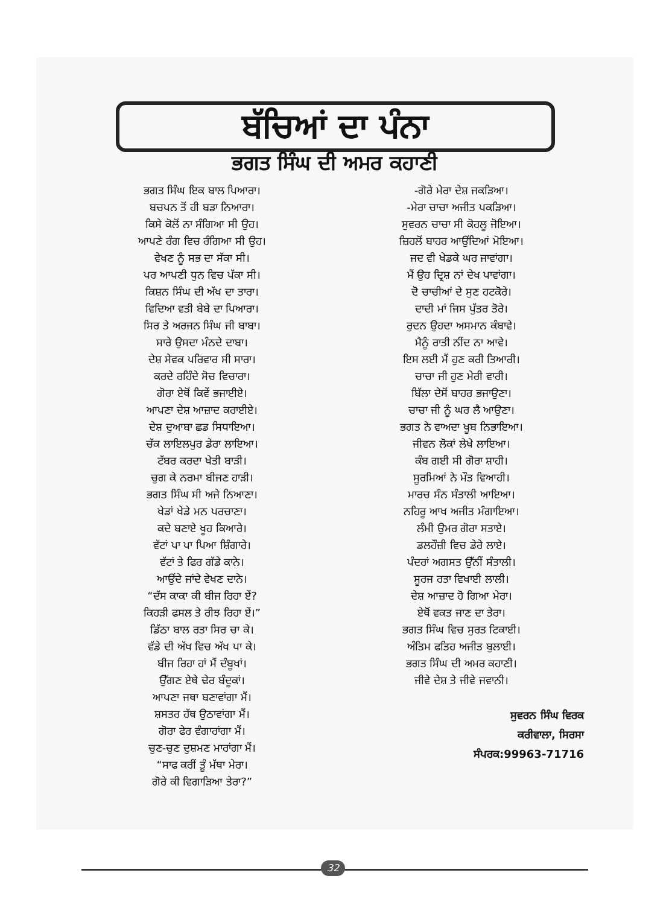ਬੱਚਿਆਂ ਦਾ ਪੰਨਾ
ਭਗਤ ਸਿੰਘ ਦੀ ਅਮਰ ਕਹਾਣੀ
ਭਗਤ ਸਿੰਘ ਇਕ ਬਾਲ ਪਿਆਰਾ।
ਬਚਪਨ ਤੋਂ ਹੀ ਬੜਾ ਨਿਆਰਾ।
ਕਿਸੇ ਕੋਲੋਂ ਨਾ ਸੰਗਿਆ ਸੀ ਉਹ।
ਆਪਣੇ ਰੰਗ ਵਿਚ ਰੰਗਿਆ ਸੀ ਉਹ।
ਵੇਖਣ ਨੂੰ ਸਭ ਦਾ ਸੱਕਾ ਸੀ।
ਪਰ ਆਪਣੀ ਧੁਨ ਵਿਚ ਪੱਕਾ ਸੀ।
ਕਿਸ਼ਨ ਸਿੰਘ ਦੀ ਅੱਖ ਦਾ ਤਾਰਾ।
ਵਿਦਿਆ ਵਤੀ ਬੇਬੇ ਦਾ ਪਿਆਰਾ।
ਸਿਰ ਤੇ ਅਰਜਨ ਸਿੰਘ ਜੀ ਬਾਬਾ।
ਸਾਰੇ ਉਸਦਾ ਮੰਨਦੇ ਦਾਬਾ।
ਦੇਸ਼ ਸੇਵਕ ਪਰਿਵਾਰ ਸੀ ਸਾਰਾ।
ਕਰਦੇ ਰਹਿੰਦੇ ਸੋਚ ਵਿਚਾਰਾ।
ਗੋਰਾ ਏਥੋਂ ਕਿਵੇਂ ਭਜਾਈਏ।
ਆਪਣਾ ਦੇਸ਼ ਆਜ਼ਾਦ ਕਰਾਈਏ।
ਦੇਸ਼ ਦੁਆਬਾ ਛਡ ਸਿਧਾਇਆ।
ਚੱਕ ਲਾਇਲਪੁਰ ਡੇਰਾ ਲਾਇਆ।
ਟੱਬਰ ਕਰਦਾ ਖੇਤੀ ਬਾੜੀ।
ਚੁਗ ਕੇ ਨਰਮਾ ਬੀਜਣ ਹਾੜੀ।
ਭਗਤ ਸਿੰਘ ਸੀ ਅਜੇ ਨਿਆਣਾ।
ਖੇਡਾਂ ਖੇਡੇ ਮਨ ਪਰਚਾਣਾ।
ਕਦੇ ਬਣਾਏ ਖੂਹ ਕਿਆਰੇ।
ਵੱਟਾਂ ਪਾ ਪਾ ਪਿਆ ਸ਼ਿੰਗਾਰੇ।
ਵੱਟਾਂ ਤੇ ਫਿਰ ਗੱਡੇ ਕਾਨੇ।
ਆਉਂਦੇ ਜਾਂਦੇ ਵੇਖਣ ਦਾਨੇ।
“ਦੱਸ ਕਾਕਾ ਕੀ ਬੀਜ ਰਿਹਾ ਏਂ?
ਕਿਹੜੀ ਫਸਲ ਤੇ ਰੀਝ ਰਿਹਾ ਏਂ।”
ਡਿੱਠਾ ਬਾਲ ਰਤਾ ਸਿਰ ਚਾ ਕੇ।
ਵੱਡੇ ਦੀ ਅੱਖ ਵਿਚ ਅੱਖ ਪਾ ਕੇ।
ਬੀਜ ਰਿਹਾ ਹਾਂ ਮੈਂ ਦੰਬੂਖਾਂ।
ਉੱਗਣ ਏਥੇ ਢੇਰ ਬੰਦੂਕਾਂ।
ਆਪਣਾ ਜਥਾ ਬਣਾਵਾਂਗਾ ਮੈਂ।
ਸ਼ਸਤਰ ਹੱਥ ਉਠਾਵਾਂਗਾ ਮੈਂ।
ਗੋਰਾ ਫੇਰ ਵੰਗਾਰਾਂਗਾ ਮੈਂ।
ਚੁਣ-ਚੁਣ ਦੁਸ਼ਮਣ ਮਾਰਾਂਗਾ ਮੈਂ।
“ਸਾਫ ਕਰੀਂ ਤੂੰ ਮੱਥਾ ਮੇਰਾ।
ਗੋਰੇ ਕੀ ਵਿਗਾੜਿਆ ਤੇਰਾ?”
-ਗੋਰੇ ਮੇਰਾ ਦੇਸ਼ ਜਕੜਿਆ।
-ਮੇਰਾ ਚਾਚਾ ਅਜੀਤ ਪਕੜਿਆ।
ਸੁਵਰਨ ਚਾਚਾ ਸੀ ਕੋਹਲੂ ਜੋਇਆ।
ਜ਼ਿਹਲੋਂ ਬਾਹਰ ਆਉਂਦਿਆਂ ਮੋਇਆ।
ਜਦ ਵੀ ਖੇਡਕੇ ਘਰ ਜਾਵਾਂਗਾ।
ਮੈਂ ਉਹ ਦ੍ਰਿਸ਼ ਨਾਂ ਦੇਖ ਪਾਵਾਂਗਾ।
ਦੋ ਚਾਚੀਆਂ ਦੇ ਸੁਣ ਹਟਕੋਰੇ।
ਦਾਦੀ ਮਾਂ ਜਿਸ ਪੁੱਤਰ ਤੋਰੇ।
ਰੁਦਨ ਉਹਦਾ ਅਸਮਾਨ ਕੰਬਾਵੇ।
ਮੈਨੂੰ ਰਾਤੀ ਨੀਂਦ ਨਾ ਆਵੇ।
ਇਸ ਲਈ ਮੈਂ ਹੁਣ ਕਰੀ ਤਿਆਰੀ।
ਚਾਚਾ ਜੀ ਹੁਣ ਮੇਰੀ ਵਾਰੀ।
ਬਿੱਲਾ ਦੇਸੋਂ ਬਾਹਰ ਭਜਾਉਣਾ।
ਚਾਚਾ ਜੀ ਨੂੰ ਘਰ ਲੈ ਆਉਣਾ।
ਭਗਤ ਨੇ ਵਾਅਦਾ ਖੂਬ ਨਿਭਾਇਆ।
ਜੀਵਨ ਲੋਕਾਂ ਲੇਖੇ ਲਾਇਆ।
ਕੰਬ ਗਈ ਸੀ ਗੋਰਾ ਸ਼ਾਹੀ।
ਸੂਰਮਿਆਂ ਨੇ ਮੌਤ ਵਿਆਹੀ।
ਮਾਰਚ ਸੰਨ ਸੰਤਾਲੀ ਆਇਆ।
ਨਹਿਰੂ ਆਖ ਅਜੀਤ ਮੰਗਾਇਆ।
ਲੰਮੀ ਉਮਰ ਗੋਰਾ ਸਤਾਏ।
ਡਲਹੌਜ਼ੀ ਵਿਚ ਡੇਰੇ ਲਾਏ।
ਪੰਦਰਾਂ ਅਗਸਤ ਉੱਨੀਂ ਸੰਤਾਲੀ।
ਸੂਰਜ ਰਤਾ ਵਿਖਾਈ ਲਾਲੀ।
ਦੇਸ਼ ਆਜ਼ਾਦ ਹੋ ਗਿਆ ਮੇਰਾ।
ਏਥੋਂ ਵਕਤ ਜਾਣ ਦਾ ਤੇਰਾ।
ਭਗਤ ਸਿੰਘ ਵਿਚ ਸੁਰਤ ਟਿਕਾਈ।
ਅੰਤਿਮ ਫਤਿਹ ਅਜੀਤ ਬੁਲਾਈ।
ਭਗਤ ਸਿੰਘ ਦੀ ਅਮਰ ਕਹਾਣੀ।
ਜੀਵੇ ਦੇਸ਼ ਤੇ ਜੀਵੇ ਜਵਾਨੀ।
ਸੁਵਰਨ ਸਿੰਘ ਵਿਰਕ
ਕਰੀਵਾਲਾ, ਸਿਰਸਾ
ਸੰਪਰਕ:99963-71716
32